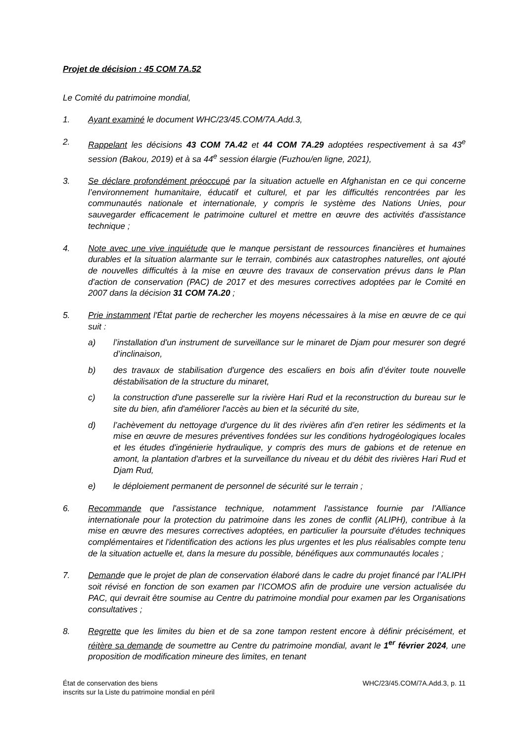Projet de décision : 45 COM 7A.52
Le Comité du patrimoine mondial,
1. Ayant examiné le document WHC/23/45.COM/7A.Add.3,
2. Rappelant les décisions 43 COM 7A.42 et 44 COM 7A.29 adoptées respectivement à sa 43<sup>e</sup> session (Bakou, 2019) et à sa 44<sup>e</sup> session élargie (Fuzhou/en ligne, 2021),
3. Se déclare profondément préoccupé par la situation actuelle en Afghanistan en ce qui concerne l’environnement humanitaire, éducatif et culturel, et par les difficultés rencontrées par les communautés nationale et internationale, y compris le système des Nations Unies, pour sauvegarder efficacement le patrimoine culturel et mettre en œuvre des activités d'assistance technique ;
4. Note avec une vive inquiétude que le manque persistant de ressources financières et humaines durables et la situation alarmante sur le terrain, combinés aux catastrophes naturelles, ont ajouté de nouvelles difficultés à la mise en œuvre des travaux de conservation prévus dans le Plan d'action de conservation (PAC) de 2017 et des mesures correctives adoptées par le Comité en 2007 dans la décision 31 COM 7A.20 ;
5. Prie instamment l'État partie de rechercher les moyens nécessaires à la mise en œuvre de ce qui suit :
a) l’installation d'un instrument de surveillance sur le minaret de Djam pour mesurer son degré d’inclinaison,
b) des travaux de stabilisation d'urgence des escaliers en bois afin d’éviter toute nouvelle déstabilisation de la structure du minaret,
c) la construction d'une passerelle sur la rivière Hari Rud et la reconstruction du bureau sur le site du bien, afin d'améliorer l'accès au bien et la sécurité du site,
d) l’achèvement du nettoyage d'urgence du lit des rivières afin d’en retirer les sédiments et la mise en œuvre de mesures préventives fondées sur les conditions hydrogéologiques locales et les études d'ingénierie hydraulique, y compris des murs de gabions et de retenue en amont, la plantation d'arbres et la surveillance du niveau et du débit des rivières Hari Rud et Djam Rud,
e) le déploiement permanent de personnel de sécurité sur le terrain ;
6. Recommande que l'assistance technique, notamment l'assistance fournie par l'Alliance internationale pour la protection du patrimoine dans les zones de conflit (ALIPH), contribue à la mise en œuvre des mesures correctives adoptées, en particulier la poursuite d'études techniques complémentaires et l'identification des actions les plus urgentes et les plus réalisables compte tenu de la situation actuelle et, dans la mesure du possible, bénéfiques aux communautés locales ;
7. Demande que le projet de plan de conservation élaboré dans le cadre du projet financé par l’ALIPH soit révisé en fonction de son examen par l’ICOMOS afin de produire une version actualisée du PAC, qui devrait être soumise au Centre du patrimoine mondial pour examen par les Organisations consultatives ;
8. Regrette que les limites du bien et de sa zone tampon restent encore à définir précisément, et réitère sa demande de soumettre au Centre du patrimoine mondial, avant le 1<sup>er</sup> février 2024, une proposition de modification mineure des limites, en tenant
État de conservation des biens
inscrits sur la Liste du patrimoine mondial en péril
WHC/23/45.COM/7A.Add.3, p. 11